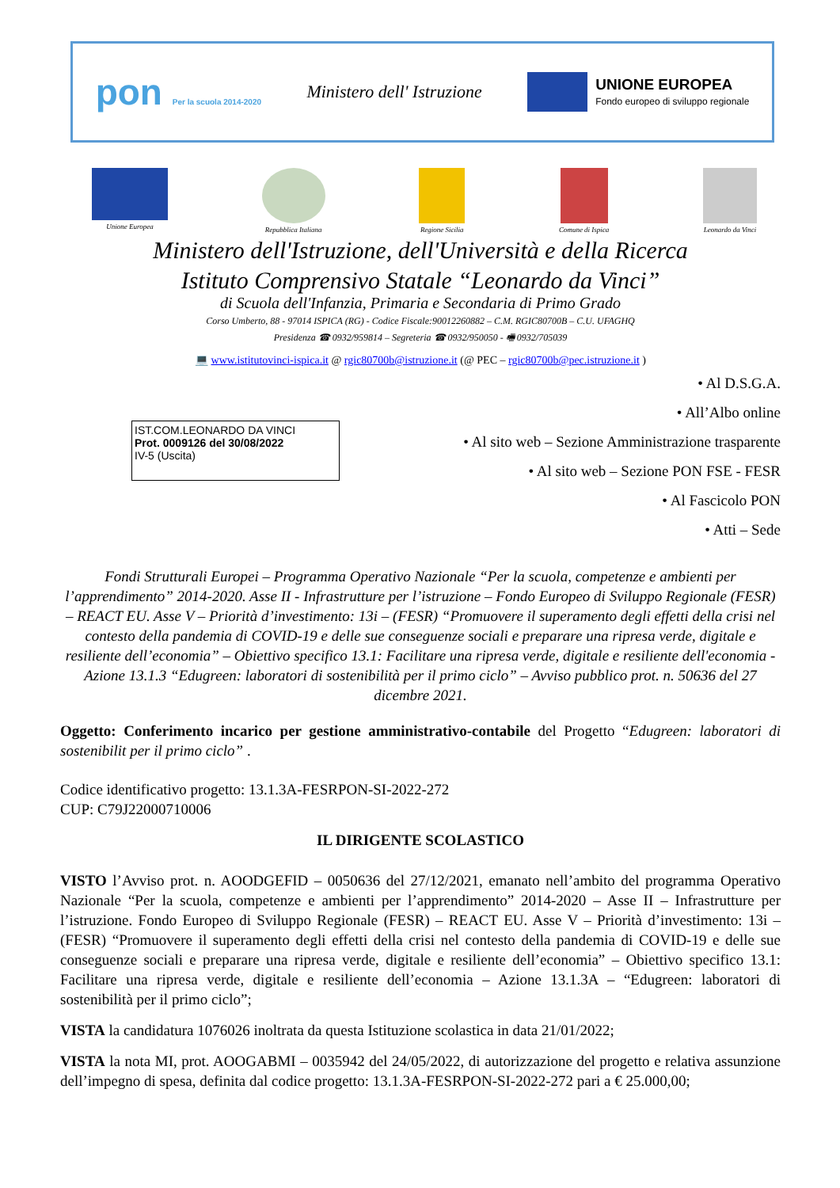pon Per la scuola 2014-2020
Ministero dell' Istruzione
UNIONE EUROPEA
Fondo europeo di sviluppo regionale
Unione Europea Repubblica Italiana Regione Sicilia Comune di Ispica Leonardo da Vinci
Ministero dell'Istruzione, dell'Università e della Ricerca
Istituto Comprensivo Statale “Leonardo da Vinci”
di Scuola dell'Infanzia, Primaria e Secondaria di Primo Grado
Corso Umberto, 88 - 97014 ISPICA (RG) - Codice Fiscale:90012260882 – C.M. RGIC80700B – C.U. UFAGHQ
Presidenza ☎ 0932/959814 – Segreteria ☎ 0932/950050 - 🖷 0932/705039
💻 www.istitutovinci-ispica.it @ rgic80700b@istruzione.it (@ PEC – rgic80700b@pec.istruzione.it )
IST.COM.LEONARDO DA VINCI
Prot. 0009126 del 30/08/2022
IV-5 (Uscita)
• Al D.S.G.A.
• All’Albo online
• Al sito web – Sezione Amministrazione trasparente
• Al sito web – Sezione PON FSE - FESR
• Al Fascicolo PON
• Atti – Sede
Fondi Strutturali Europei – Programma Operativo Nazionale “Per la scuola, competenze e ambienti per l’apprendimento” 2014-2020. Asse II - Infrastrutture per l’istruzione – Fondo Europeo di Sviluppo Regionale (FESR) – REACT EU. Asse V – Priorità d’investimento: 13i – (FESR) “Promuovere il superamento degli effetti della crisi nel contesto della pandemia di COVID-19 e delle sue conseguenze sociali e preparare una ripresa verde, digitale e resiliente dell’economia” – Obiettivo specifico 13.1: Facilitare una ripresa verde, digitale e resiliente dell'economia - Azione 13.1.3 “Edugreen: laboratori di sostenibilità per il primo ciclo” – Avviso pubblico prot. n. 50636 del 27 dicembre 2021.
Oggetto: Conferimento incarico per gestione amministrativo-contabile del Progetto “Edugreen: laboratori di sostenibilit per il primo ciclo” .
Codice identificativo progetto: 13.1.3A-FESRPON-SI-2022-272
CUP: C79J22000710006
IL DIRIGENTE SCOLASTICO
VISTO l’Avviso prot. n. AOODGEFID – 0050636 del 27/12/2021, emanato nell’ambito del programma Operativo Nazionale “Per la scuola, competenze e ambienti per l’apprendimento” 2014-2020 – Asse II – Infrastrutture per l’istruzione. Fondo Europeo di Sviluppo Regionale (FESR) – REACT EU. Asse V – Priorità d’investimento: 13i – (FESR) “Promuovere il superamento degli effetti della crisi nel contesto della pandemia di COVID-19 e delle sue conseguenze sociali e preparare una ripresa verde, digitale e resiliente dell’economia” – Obiettivo specifico 13.1: Facilitare una ripresa verde, digitale e resiliente dell’economia – Azione 13.1.3A – “Edugreen: laboratori di sostenibilità per il primo ciclo”;
VISTA la candidatura 1076026 inoltrata da questa Istituzione scolastica in data 21/01/2022;
VISTA la nota MI, prot. AOOGABMI – 0035942 del 24/05/2022, di autorizzazione del progetto e relativa assunzione dell’impegno di spesa, definita dal codice progetto: 13.1.3A-FESRPON-SI-2022-272 pari a € 25.000,00;